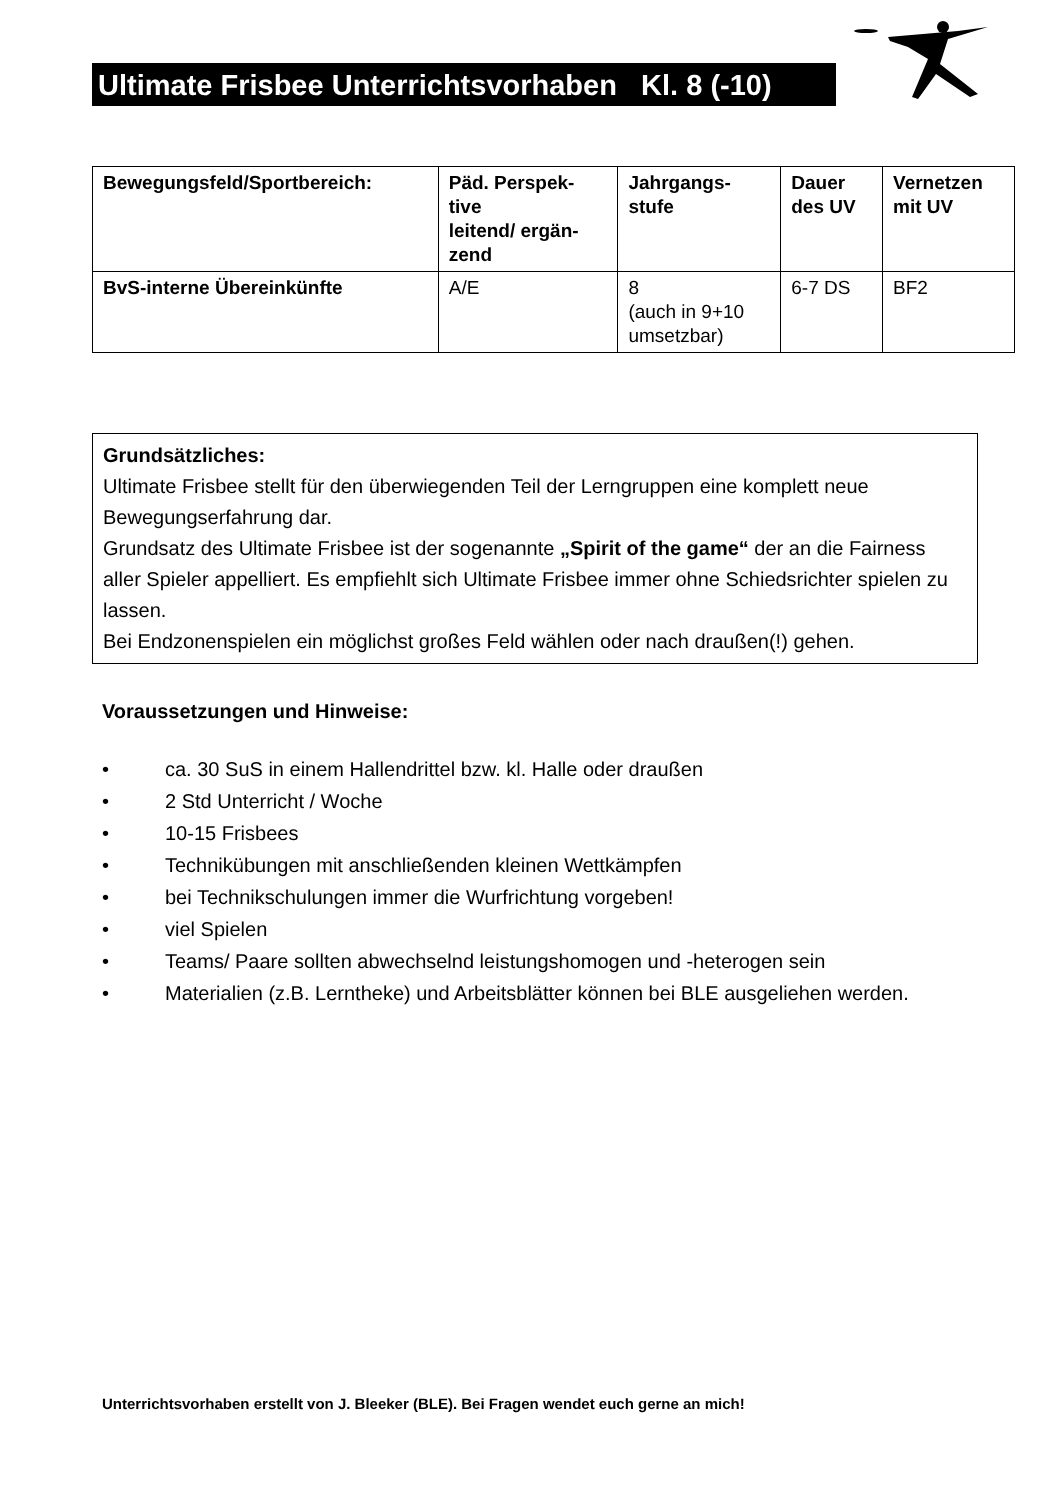Ultimate Frisbee Unterrichtsvorhaben Kl. 8 (-10)
| Bewegungsfeld/Sportbereich: | Päd. Perspek- tive leitend/ ergän- zend | Jahrgangs- stufe | Dauer des UV | Vernetzen mit UV |
| --- | --- | --- | --- | --- |
| BvS-interne Übereinkünfte | A/E | 8 (auch in 9+10 umsetzbar) | 6-7 DS | BF2 |
Grundsätzliches:
Ultimate Frisbee stellt für den überwiegenden Teil der Lerngruppen eine komplett neue Bewegungserfahrung dar.
Grundsatz des Ultimate Frisbee ist der sogenannte „Spirit of the game“ der an die Fairness aller Spieler appelliert. Es empfiehlt sich Ultimate Frisbee immer ohne Schiedsrichter spielen zu lassen.
Bei Endzonenspielen ein möglichst großes Feld wählen oder nach draußen(!) gehen.
Voraussetzungen und Hinweise:
• ca. 30 SuS in einem Hallendrittel bzw. kl. Halle oder draußen
• 2 Std Unterricht / Woche
• 10-15 Frisbees
• Technikübungen mit anschließenden kleinen Wettkämpfen
• bei Technikschulungen immer die Wurfrichtung vorgeben!
• viel Spielen
• Teams/ Paare sollten abwechselnd leistungshomogen und -heterogen sein
• Materialien (z.B. Lerntheke) und Arbeitsblätter können bei BLE ausgeliehen werden.
Unterrichtsvorhaben erstellt von J. Bleeker (BLE). Bei Fragen wendet euch gerne an mich!